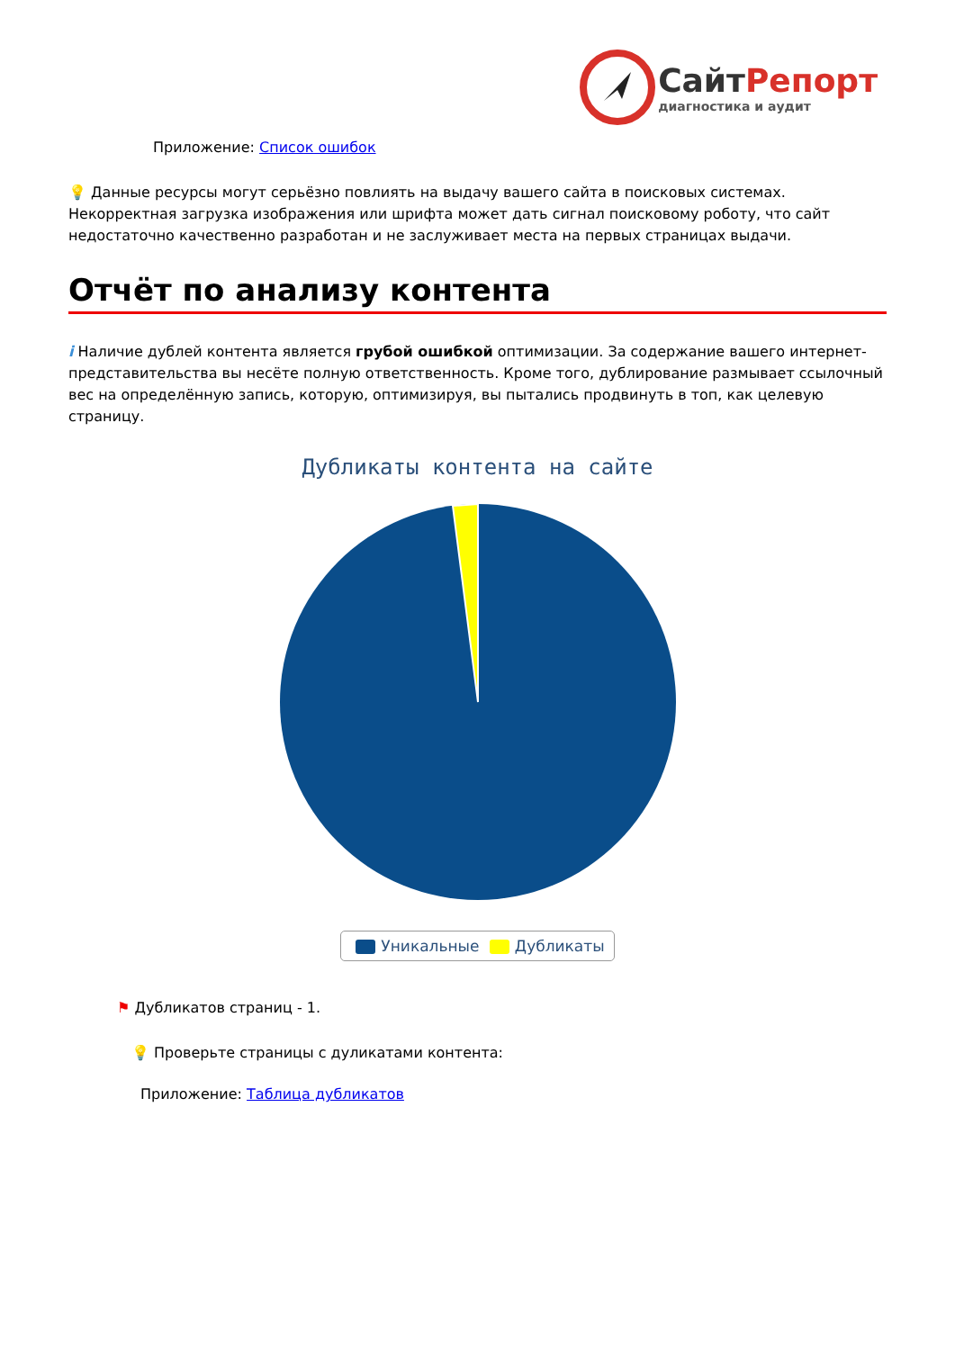СайтРепорт
диагностика и аудит
Приложение: Список ошибок
💡 Данные ресурсы могут серьёзно повлиять на выдачу вашего сайта в поисковых системах. Некорректная загрузка изображения или шрифта может дать сигнал поисковому роботу, что сайт недостаточно качественно разработан и не заслуживает места на первых страницах выдачи.
Отчёт по анализу контента
i Наличие дублей контента является грубой ошибкой оптимизации. За содержание вашего интернет-представительства вы несёте полную ответственность. Кроме того, дублирование размывает ссылочный вес на определённую запись, которую, оптимизируя, вы пытались продвинуть в топ, как целевую страницу.
Дубликаты контента на сайте
Уникальные Дубликаты
⚑ Дубликатов страниц - 1.
💡 Проверьте страницы с дуликатами контента:
Приложение: Таблица дубликатов